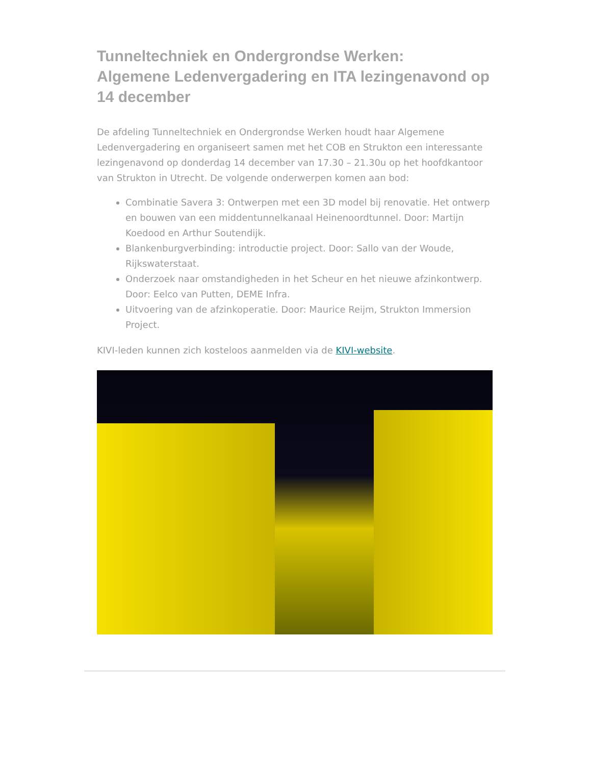Tunneltechniek en Ondergrondse Werken:
Algemene Ledenvergadering en ITA lezingenavond op 14 december
De afdeling Tunneltechniek en Ondergrondse Werken houdt haar Algemene Ledenvergadering en organiseert samen met het COB en Strukton een interessante lezingenavond op donderdag 14 december van 17.30 – 21.30u op het hoofdkantoor van Strukton in Utrecht. De volgende onderwerpen komen aan bod:
Combinatie Savera 3: Ontwerpen met een 3D model bij renovatie. Het ontwerp en bouwen van een middentunnelkanaal Heinenoordtunnel. Door: Martijn Koedood en Arthur Soutendijk.
Blankenburgverbinding: introductie project. Door: Sallo van der Woude, Rijkswaterstaat.
Onderzoek naar omstandigheden in het Scheur en het nieuwe afzinkontwerp. Door: Eelco van Putten, DEME Infra.
Uitvoering van de afzinkoperatie. Door: Maurice Reijm, Strukton Immersion Project.
KIVI-leden kunnen zich kosteloos aanmelden via de KIVI-website.